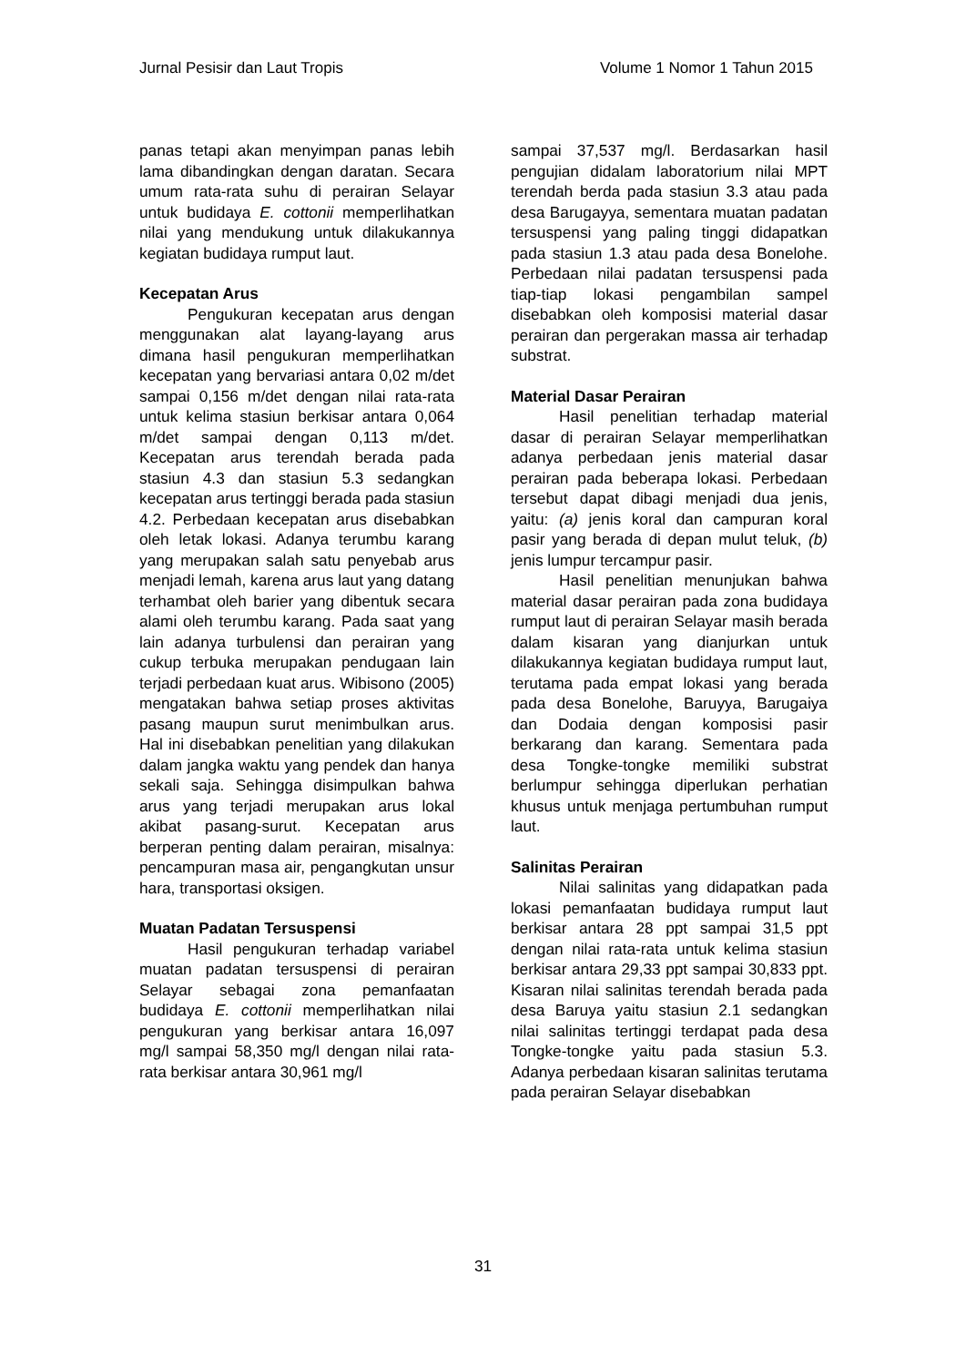Jurnal Pesisir dan Laut Tropis Volume 1 Nomor 1 Tahun 2015
panas tetapi akan menyimpan panas lebih lama dibandingkan dengan daratan. Secara umum rata-rata suhu di perairan Selayar untuk budidaya E. cottonii memperlihatkan nilai yang mendukung untuk dilakukannya kegiatan budidaya rumput laut.
Kecepatan Arus
Pengukuran kecepatan arus dengan menggunakan alat layang-layang arus dimana hasil pengukuran memperlihatkan kecepatan yang bervariasi antara 0,02 m/det sampai 0,156 m/det dengan nilai rata-rata untuk kelima stasiun berkisar antara 0,064 m/det sampai dengan 0,113 m/det. Kecepatan arus terendah berada pada stasiun 4.3 dan stasiun 5.3 sedangkan kecepatan arus tertinggi berada pada stasiun 4.2. Perbedaan kecepatan arus disebabkan oleh letak lokasi. Adanya terumbu karang yang merupakan salah satu penyebab arus menjadi lemah, karena arus laut yang datang terhambat oleh barier yang dibentuk secara alami oleh terumbu karang. Pada saat yang lain adanya turbulensi dan perairan yang cukup terbuka merupakan pendugaan lain terjadi perbedaan kuat arus. Wibisono (2005) mengatakan bahwa setiap proses aktivitas pasang maupun surut menimbulkan arus. Hal ini disebabkan penelitian yang dilakukan dalam jangka waktu yang pendek dan hanya sekali saja. Sehingga disimpulkan bahwa arus yang terjadi merupakan arus lokal akibat pasang-surut. Kecepatan arus berperan penting dalam perairan, misalnya: pencampuran masa air, pengangkutan unsur hara, transportasi oksigen.
Muatan Padatan Tersuspensi
Hasil pengukuran terhadap variabel muatan padatan tersuspensi di perairan Selayar sebagai zona pemanfaatan budidaya E. cottonii memperlihatkan nilai pengukuran yang berkisar antara 16,097 mg/l sampai 58,350 mg/l dengan nilai rata-rata berkisar antara 30,961 mg/l
sampai 37,537 mg/l. Berdasarkan hasil pengujian didalam laboratorium nilai MPT terendah berda pada stasiun 3.3 atau pada desa Barugayya, sementara muatan padatan tersuspensi yang paling tinggi didapatkan pada stasiun 1.3 atau pada desa Bonelohe. Perbedaan nilai padatan tersuspensi pada tiap-tiap lokasi pengambilan sampel disebabkan oleh komposisi material dasar perairan dan pergerakan massa air terhadap substrat.
Material Dasar Perairan
Hasil penelitian terhadap material dasar di perairan Selayar memperlihatkan adanya perbedaan jenis material dasar perairan pada beberapa lokasi. Perbedaan tersebut dapat dibagi menjadi dua jenis, yaitu: (a) jenis koral dan campuran koral pasir yang berada di depan mulut teluk, (b) jenis lumpur tercampur pasir.
Hasil penelitian menunjukan bahwa material dasar perairan pada zona budidaya rumput laut di perairan Selayar masih berada dalam kisaran yang dianjurkan untuk dilakukannya kegiatan budidaya rumput laut, terutama pada empat lokasi yang berada pada desa Bonelohe, Baruyya, Barugaiya dan Dodaia dengan komposisi pasir berkarang dan karang. Sementara pada desa Tongke-tongke memiliki substrat berlumpur sehingga diperlukan perhatian khusus untuk menjaga pertumbuhan rumput laut.
Salinitas Perairan
Nilai salinitas yang didapatkan pada lokasi pemanfaatan budidaya rumput laut berkisar antara 28 ppt sampai 31,5 ppt dengan nilai rata-rata untuk kelima stasiun berkisar antara 29,33 ppt sampai 30,833 ppt. Kisaran nilai salinitas terendah berada pada desa Baruya yaitu stasiun 2.1 sedangkan nilai salinitas tertinggi terdapat pada desa Tongke-tongke yaitu pada stasiun 5.3. Adanya perbedaan kisaran salinitas terutama pada perairan Selayar disebabkan
31